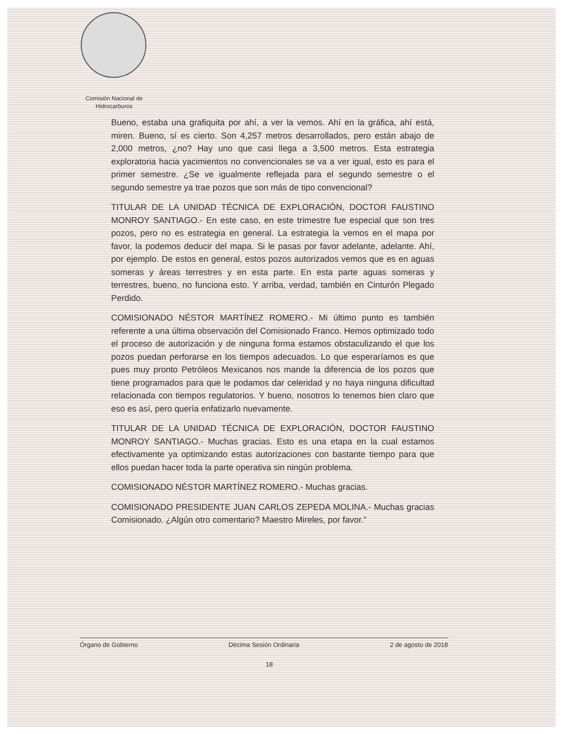Comisión Nacional de
Hidrocarburos
Bueno, estaba una grafiquita por ahí, a ver la vemos. Ahí en la gráfica, ahí está, miren. Bueno, sí es cierto. Son 4,257 metros desarrollados, pero están abajo de 2,000 metros, ¿no? Hay uno que casi llega a 3,500 metros. Esta estrategia exploratoria hacia yacimientos no convencionales se va a ver igual, esto es para el primer semestre. ¿Se ve igualmente reflejada para el segundo semestre o el segundo semestre ya trae pozos que son más de tipo convencional?
TITULAR DE LA UNIDAD TÉCNICA DE EXPLORACIÓN, DOCTOR FAUSTINO MONROY SANTIAGO.- En este caso, en este trimestre fue especial que son tres pozos, pero no es estrategia en general. La estrategia la vemos en el mapa por favor, la podemos deducir del mapa. Si le pasas por favor adelante, adelante. Ahí, por ejemplo. De estos en general, estos pozos autorizados vemos que es en aguas someras y áreas terrestres y en esta parte. En esta parte aguas someras y terrestres, bueno, no funciona esto. Y arriba, verdad, también en Cinturón Plegado Perdido.
COMISIONADO NÉSTOR MARTÍNEZ ROMERO.- Mi último punto es también referente a una última observación del Comisionado Franco. Hemos optimizado todo el proceso de autorización y de ninguna forma estamos obstaculizando el que los pozos puedan perforarse en los tiempos adecuados. Lo que esperaríamos es que pues muy pronto Petróleos Mexicanos nos mande la diferencia de los pozos que tiene programados para que le podamos dar celeridad y no haya ninguna dificultad relacionada con tiempos regulatorios. Y bueno, nosotros lo tenemos bien claro que eso es así, pero quería enfatizarlo nuevamente.
TITULAR DE LA UNIDAD TÉCNICA DE EXPLORACIÓN, DOCTOR FAUSTINO MONROY SANTIAGO.- Muchas gracias. Esto es una etapa en la cual estamos efectivamente ya optimizando estas autorizaciones con bastante tiempo para que ellos puedan hacer toda la parte operativa sin ningún problema.
COMISIONADO NÉSTOR MARTÍNEZ ROMERO.- Muchas gracias.
COMISIONADO PRESIDENTE JUAN CARLOS ZEPEDA MOLINA.- Muchas gracias Comisionado. ¿Algún otro comentario? Maestro Mireles, por favor.”
Órgano de Gobierno Décima Sesión Ordinaria 2 de agosto de 2018
18